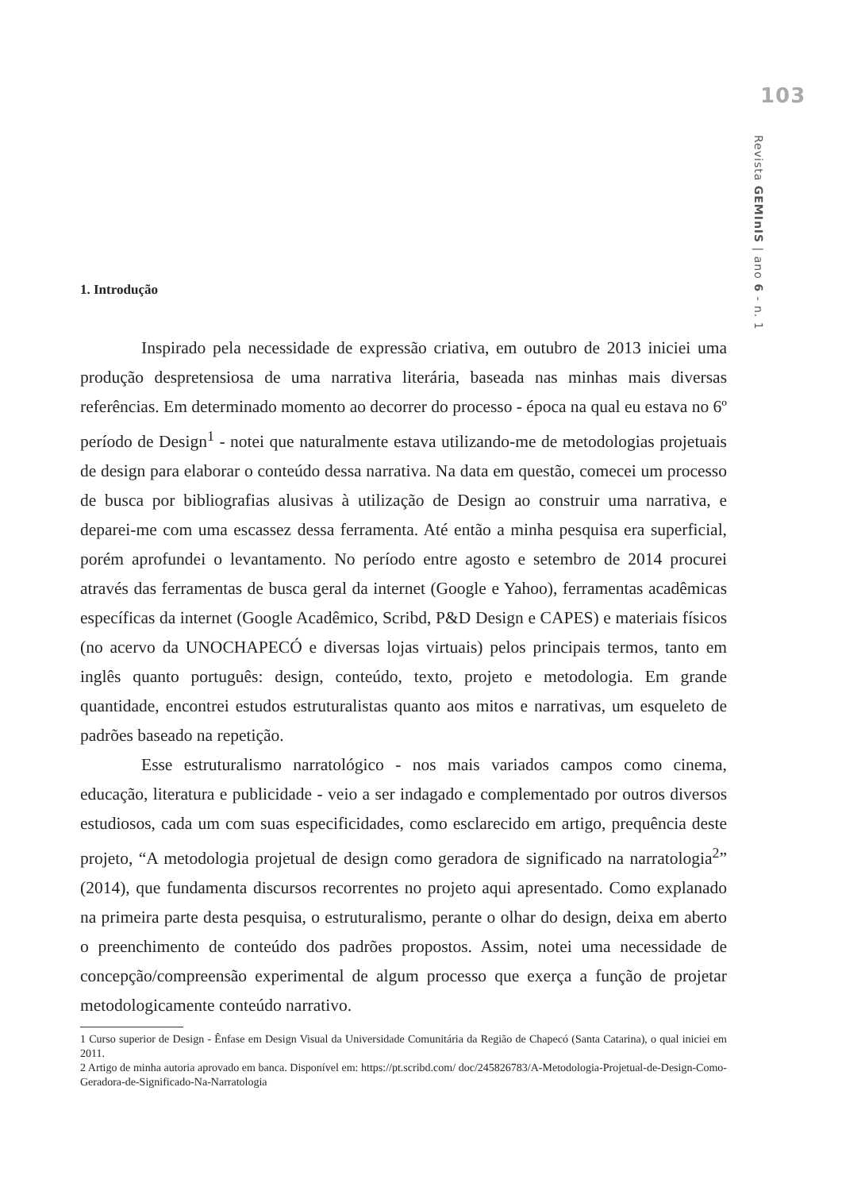103
Revista GEMInIS | ano 6 - n. 1
1. Introdução
Inspirado pela necessidade de expressão criativa, em outubro de 2013 iniciei uma produção despretensiosa de uma narrativa literária, baseada nas minhas mais diversas referências. Em determinado momento ao decorrer do processo - época na qual eu estava no 6º período de Design<sup>1</sup> - notei que naturalmente estava utilizando-me de metodologias projetuais de design para elaborar o conteúdo dessa narrativa. Na data em questão, comecei um processo de busca por bibliografias alusivas à utilização de Design ao construir uma narrativa, e deparei-me com uma escassez dessa ferramenta. Até então a minha pesquisa era superficial, porém aprofundei o levantamento. No período entre agosto e setembro de 2014 procurei através das ferramentas de busca geral da internet (Google e Yahoo), ferramentas acadêmicas específicas da internet (Google Acadêmico, Scribd, P&D Design e CAPES) e materiais físicos (no acervo da UNOCHAPECÓ e diversas lojas virtuais) pelos principais termos, tanto em inglês quanto português: design, conteúdo, texto, projeto e metodologia. Em grande quantidade, encontrei estudos estruturalistas quanto aos mitos e narrativas, um esqueleto de padrões baseado na repetição.
Esse estruturalismo narratológico - nos mais variados campos como cinema, educação, literatura e publicidade - veio a ser indagado e complementado por outros diversos estudiosos, cada um com suas especificidades, como esclarecido em artigo, prequência deste projeto, “A metodologia projetual de design como geradora de significado na narratologia<sup>2</sup>” (2014), que fundamenta discursos recorrentes no projeto aqui apresentado. Como explanado na primeira parte desta pesquisa, o estruturalismo, perante o olhar do design, deixa em aberto o preenchimento de conteúdo dos padrões propostos. Assim, notei uma necessidade de concepção/compreensão experimental de algum processo que exerça a função de projetar metodologicamente conteúdo narrativo.
1 Curso superior de Design - Ênfase em Design Visual da Universidade Comunitária da Região de Chapecó (Santa Catarina), o qual iniciei em 2011.
2 Artigo de minha autoria aprovado em banca. Disponível em: https://pt.scribd.com/ doc/245826783/A-Metodologia-Projetual-de-Design-Como-Geradora-de-Significado-Na-Narratologia